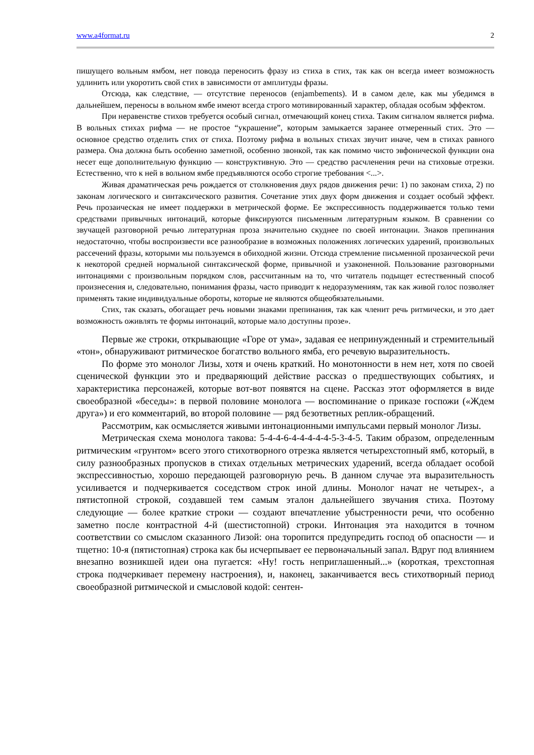www.a4format.ru 2
пишущего вольным ямбом, нет повода переносить фразу из стиха в стих, так как он всегда имеет возможность удлинить или укоротить свой стих в зависимости от амплитуды фразы.
Отсюда, как следствие, — отсутствие переносов (enjambements). И в самом деле, как мы убедимся в дальнейшем, переносы в вольном ямбе имеют всегда строго мотивированный характер, обладая особым эффектом.
При неравенстве стихов требуется особый сигнал, отмечающий конец стиха. Таким сигналом является рифма. В вольных стихах рифма — не простое “украшение”, которым замыкается заранее отмеренный стих. Это — основное средство отделить стих от стиха. Поэтому рифма в вольных стихах звучит иначе, чем в стихах равного размера. Она должна быть особенно заметной, особенно звонкой, так как помимо чисто эвфонической функции она несет еще дополнительную функцию — конструктивную. Это — средство расчленения речи на стиховые отрезки. Естественно, что к ней в вольном ямбе предъявляются особо строгие требования <...>.
Живая драматическая речь рождается от столкновения двух рядов движения речи: 1) по законам стиха, 2) по законам логического и синтаксического развития. Сочетание этих двух форм движения и создает особый эффект. Речь прозаическая не имеет поддержки в метрической форме. Ее экспрессивность поддерживается только теми средствами привычных интонаций, которые фиксируются письменным литературным языком. В сравнении со звучащей разговорной речью литературная проза значительно скуднее по своей интонации. Знаков препинания недостаточно, чтобы воспроизвести все разнообразие в возможных положениях логических ударений, произвольных рассечений фразы, которыми мы пользуемся в обиходной жизни. Отсюда стремление письменной прозаической речи к некоторой средней нормальной синтаксической форме, привычной и узаконенной. Пользование разговорными интонациями с произвольным порядком слов, рассчитанным на то, что читатель подыщет естественный способ произнесения и, следовательно, понимания фразы, часто приводит к недоразумениям, так как живой голос позволяет применять такие индивидуальные обороты, которые не являются общеобязательными.
Стих, так сказать, обогащает речь новыми знаками препинания, так как членит речь ритмически, и это дает возможность оживлять те формы интонаций, которые мало доступны прозе».
Первые же строки, открывающие «Горе от ума», задавая ее непринужденный и стремительный «тон», обнаруживают ритмическое богатство вольного ямба, его речевую выразительность.
По форме это монолог Лизы, хотя и очень краткий. Но монотонности в нем нет, хотя по своей сценической функции это и предваряющий действие рассказ о предшествующих событиях, и характеристика персонажей, которые вот-вот появятся на сцене. Рассказ этот оформляется в виде своеобразной «беседы»: в первой половине монолога — воспоминание о приказе госпожи («Ждем друга») и его комментарий, во второй половине — ряд безответных реплик-обращений.
Рассмотрим, как осмысляется живыми интонационными импульсами первый монолог Лизы.
Метрическая схема монолога такова: 5-4-4-6-4-4-4-4-4-5-3-4-5. Таким образом, определенным ритмическим «грунтом» всего этого стихотворного отрезка является четырехстопный ямб, который, в силу разнообразных пропусков в стихах отдельных метрических ударений, всегда обладает особой экспрессивностью, хорошо передающей разговорную речь. В данном случае эта выразительность усиливается и подчеркивается соседством строк иной длины. Монолог начат не четырех-, а пятистопной строкой, создавшей тем самым эталон дальнейшего звучания стиха. Поэтому следующие — более краткие строки — создают впечатление убыстренности речи, что особенно заметно после контрастной 4-й (шестистопной) строки. Интонация эта находится в точном соответствии со смыслом сказанного Лизой: она торопится предупредить господ об опасности — и тщетно: 10-я (пятистопная) строка как бы исчерпывает ее первоначальный запал. Вдруг под влиянием внезапно возникшей идеи она пугается: «Ну! гость неприглашенный...» (короткая, трехстопная строка подчеркивает перемену настроения), и, наконец, заканчивается весь стихотворный период своеобразной ритмической и смысловой кодой: сентен-